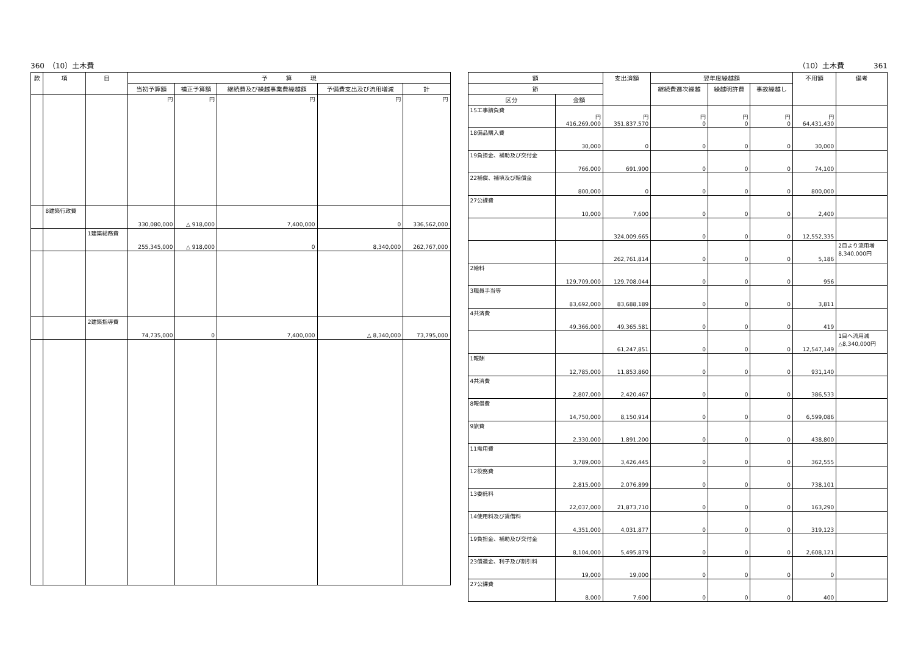360　（10）土木費
| 款 | 項 | 目 | 予 算 現 | | | | |
| --- | --- | --- | --- | --- | --- | --- | --- |
| | | | 当初予算額 | 補正予算額 | 継続費及び繰越事業費繰越額 | 予備費支出及び流用増減 | 計 |
| | | | 円 | 円 | 円 | 円 | 円 |
| | 8建築行政費 | | 330,080,000 | △ 918,000 | 7,400,000 | 0 | 336,562,000 |
| | | 1建築総務費 | 255,345,000 | △ 918,000 | 0 | 8,340,000 | 262,767,000 |
| | | 2建築指導費 | 74,735,000 | 0 | 7,400,000 | △ 8,340,000 | 73,795,000 |
（10）土木費　　　　361
| 額 | | 支出済額 | 翌年度繰越額 | | | 不用額 | 備考 |
| --- | --- | --- | --- | --- | --- | --- | --- |
| 節 | | | 継続費逓次繰越 | 繰越明許費 | 事故繰越し | | |
| 区分 | 金額 | | | | | | |
| 15工事請負費 | 円 416,269,000 | 円 351,837,570 | 円 0 | 円 0 | 円 0 | 円 64,431,430 | |
| 18備品購入費 | 30,000 | 0 | 0 | 0 | 0 | 30,000 | |
| 19負担金、補助及び交付金 | 766,000 | 691,900 | 0 | 0 | 0 | 74,100 | |
| 22補償、補填及び賠償金 | 800,000 | 0 | 0 | 0 | 0 | 800,000 | |
| 27公課費 | 10,000 | 7,600 | 0 | 0 | 0 | 2,400 | |
| | | 324,009,665 | 0 | 0 | 0 | 12,552,335 | |
| | | 262,761,814 | 0 | 0 | 0 | 5,186 | 2目より流用増 8,340,000円 |
| 2給料 | 129,709,000 | 129,708,044 | 0 | 0 | 0 | 956 | |
| 3職員手当等 | 83,692,000 | 83,688,189 | 0 | 0 | 0 | 3,811 | |
| 4共済費 | 49,366,000 | 49,365,581 | 0 | 0 | 0 | 419 | |
| | | 61,247,851 | 0 | 0 | 0 | 12,547,149 | 1目へ流用減 △8,340,000円 |
| 1報酬 | 12,785,000 | 11,853,860 | 0 | 0 | 0 | 931,140 | |
| 4共済費 | 2,807,000 | 2,420,467 | 0 | 0 | 0 | 386,533 | |
| 8報償費 | 14,750,000 | 8,150,914 | 0 | 0 | 0 | 6,599,086 | |
| 9旅費 | 2,330,000 | 1,891,200 | 0 | 0 | 0 | 438,800 | |
| 11需用費 | 3,789,000 | 3,426,445 | 0 | 0 | 0 | 362,555 | |
| 12役務費 | 2,815,000 | 2,076,899 | 0 | 0 | 0 | 738,101 | |
| 13委託料 | 22,037,000 | 21,873,710 | 0 | 0 | 0 | 163,290 | |
| 14使用料及び賃借料 | 4,351,000 | 4,031,877 | 0 | 0 | 0 | 319,123 | |
| 19負担金、補助及び交付金 | 8,104,000 | 5,495,879 | 0 | 0 | 0 | 2,608,121 | |
| 23償還金、利子及び割引料 | 19,000 | 19,000 | 0 | 0 | 0 | 0 | |
| 27公課費 | 8,000 | 7,600 | 0 | 0 | 0 | 400 | |